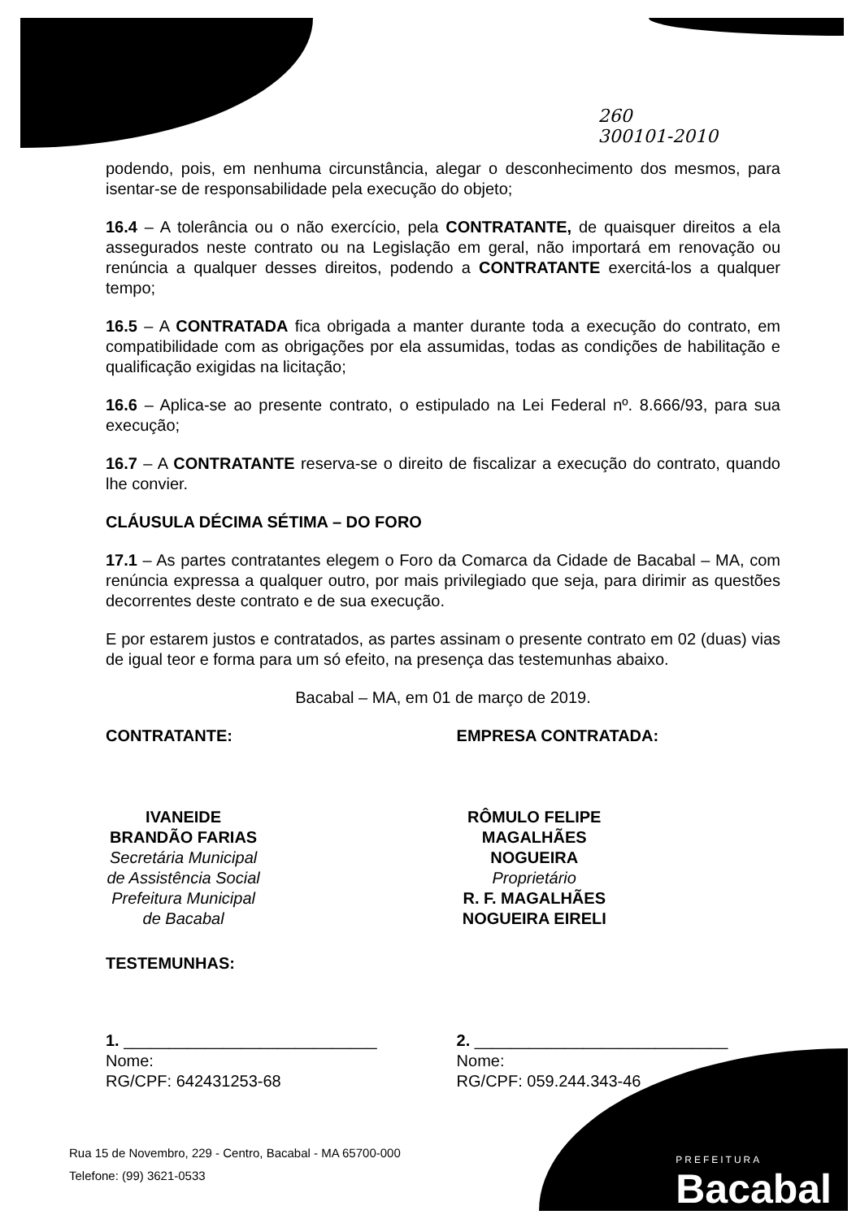260
300101-2010
podendo, pois, em nenhuma circunstância, alegar o desconhecimento dos mesmos, para isentar-se de responsabilidade pela execução do objeto;
16.4 – A tolerância ou o não exercício, pela CONTRATANTE, de quaisquer direitos a ela assegurados neste contrato ou na Legislação em geral, não importará em renovação ou renúncia a qualquer desses direitos, podendo a CONTRATANTE exercitá-los a qualquer tempo;
16.5 – A CONTRATADA fica obrigada a manter durante toda a execução do contrato, em compatibilidade com as obrigações por ela assumidas, todas as condições de habilitação e qualificação exigidas na licitação;
16.6 – Aplica-se ao presente contrato, o estipulado na Lei Federal nº. 8.666/93, para sua execução;
16.7 – A CONTRATANTE reserva-se o direito de fiscalizar a execução do contrato, quando lhe convier.
CLÁUSULA DÉCIMA SÉTIMA – DO FORO
17.1 – As partes contratantes elegem o Foro da Comarca da Cidade de Bacabal – MA, com renúncia expressa a qualquer outro, por mais privilegiado que seja, para dirimir as questões decorrentes deste contrato e de sua execução.
E por estarem justos e contratados, as partes assinam o presente contrato em 02 (duas) vias de igual teor e forma para um só efeito, na presença das testemunhas abaixo.
Bacabal – MA, em 01 de março de 2019.
CONTRATANTE:
IVANEIDE BRANDÃO FARIAS
Secretária Municipal de Assistência Social
Prefeitura Municipal de Bacabal
EMPRESA CONTRATADA:
RÔMULO FELIPE MAGALHÃES NOGUEIRA
Proprietário
R. F. MAGALHÃES NOGUEIRA EIRELI
TESTEMUNHAS:
1. ____________________________
Nome:
RG/CPF: 642431253-68
2. ____________________________
Nome:
RG/CPF: 059.244.343-46
Rua 15 de Novembro, 229 - Centro, Bacabal - MA 65700-000
Telefone: (99) 3621-0533
PREFEITURA
Bacabal